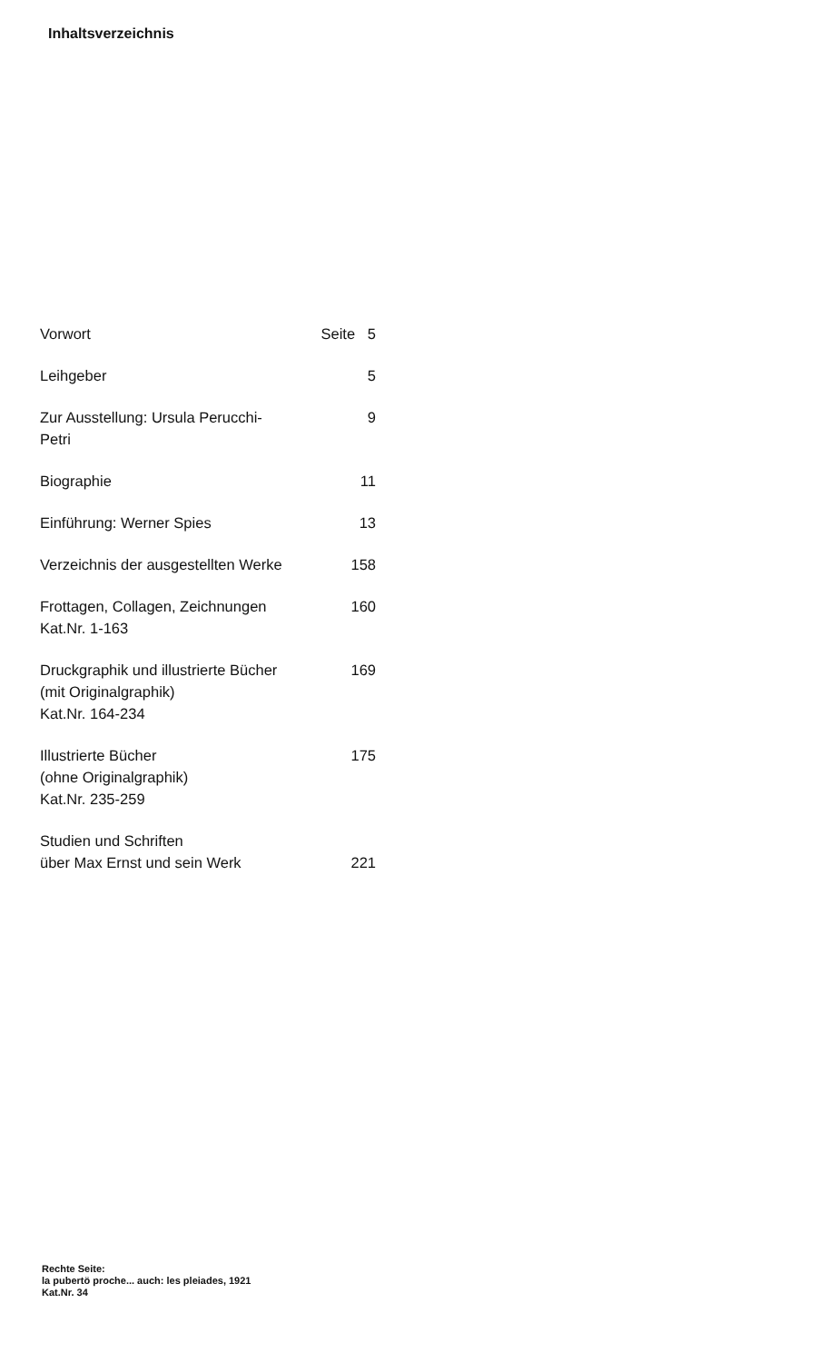Inhaltsverzeichnis
| Vorwort | Seite 5 |
| Leihgeber | 5 |
| Zur Ausstellung: Ursula Perucchi-Petri | 9 |
| Biographie | 11 |
| Einführung: Werner Spies | 13 |
| Verzeichnis der ausgestellten Werke | 158 |
| Frottagen, Collagen, Zeichnungen Kat.Nr. 1-163 | 160 |
| Druckgraphik und illustrierte Bücher (mit Originalgraphik) Kat.Nr. 164-234 | 169 |
| Illustrierte Bücher (ohne Originalgraphik) Kat.Nr. 235-259 | 175 |
| Studien und Schriften über Max Ernst und sein Werk | 221 |
Rechte Seite:
la pubertö proche... auch: les pleiades, 1921
Kat.Nr. 34